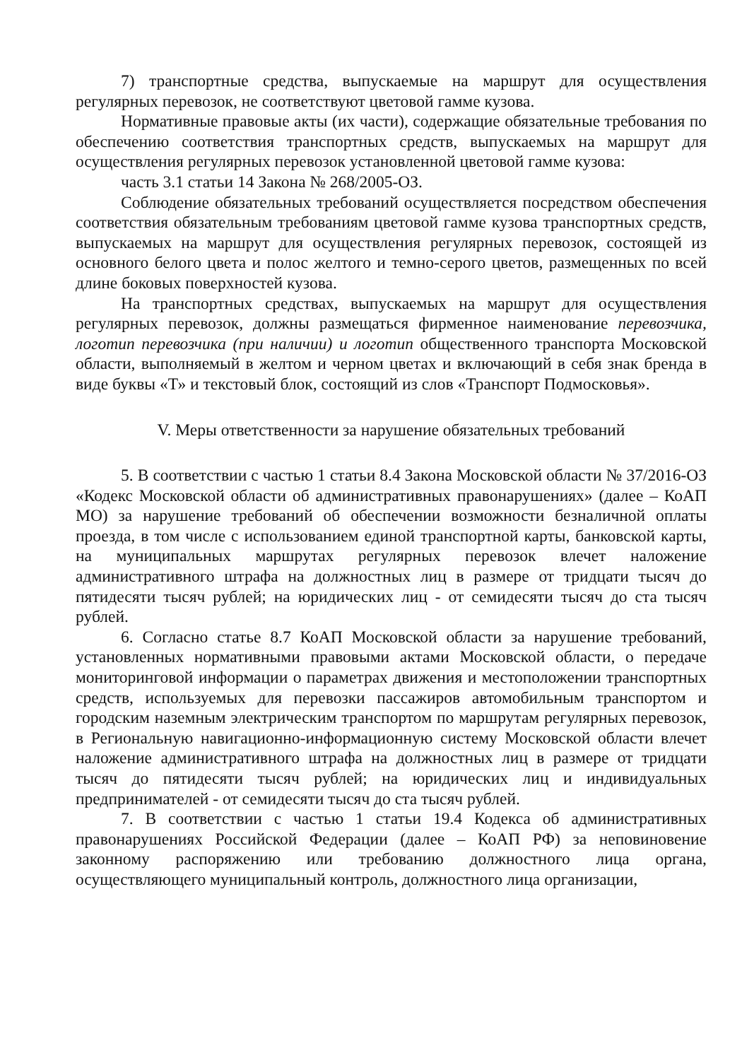7) транспортные средства, выпускаемые на маршрут для осуществления регулярных перевозок, не соответствуют цветовой гамме кузова.
Нормативные правовые акты (их части), содержащие обязательные требования по обеспечению соответствия транспортных средств, выпускаемых на маршрут для осуществления регулярных перевозок установленной цветовой гамме кузова:
часть 3.1 статьи 14 Закона № 268/2005-ОЗ.
Соблюдение обязательных требований осуществляется посредством обеспечения соответствия обязательным требованиям цветовой гамме кузова транспортных средств, выпускаемых на маршрут для осуществления регулярных перевозок, состоящей из основного белого цвета и полос желтого и темно-серого цветов, размещенных по всей длине боковых поверхностей кузова.
На транспортных средствах, выпускаемых на маршрут для осуществления регулярных перевозок, должны размещаться фирменное наименование перевозчика, логотип перевозчика (при наличии) и логотип общественного транспорта Московской области, выполняемый в желтом и черном цветах и включающий в себя знак бренда в виде буквы «Т» и текстовый блок, состоящий из слов «Транспорт Подмосковья».
V. Меры ответственности за нарушение обязательных требований
5. В соответствии с частью 1 статьи 8.4 Закона Московской области № 37/2016-ОЗ «Кодекс Московской области об административных правонарушениях» (далее – КоАП МО) за нарушение требований об обеспечении возможности безналичной оплаты проезда, в том числе с использованием единой транспортной карты, банковской карты, на муниципальных маршрутах регулярных перевозок влечет наложение административного штрафа на должностных лиц в размере от тридцати тысяч до пятидесяти тысяч рублей; на юридических лиц - от семидесяти тысяч до ста тысяч рублей.
6. Согласно статье 8.7 КоАП Московской области за нарушение требований, установленных нормативными правовыми актами Московской области, о передаче мониторинговой информации о параметрах движения и местоположении транспортных средств, используемых для перевозки пассажиров автомобильным транспортом и городским наземным электрическим транспортом по маршрутам регулярных перевозок, в Региональную навигационно-информационную систему Московской области влечет наложение административного штрафа на должностных лиц в размере от тридцати тысяч до пятидесяти тысяч рублей; на юридических лиц и индивидуальных предпринимателей - от семидесяти тысяч до ста тысяч рублей.
7. В соответствии с частью 1 статьи 19.4 Кодекса об административных правонарушениях Российской Федерации (далее – КоАП РФ) за неповиновение законному распоряжению или требованию должностного лица органа, осуществляющего муниципальный контроль, должностного лица организации,